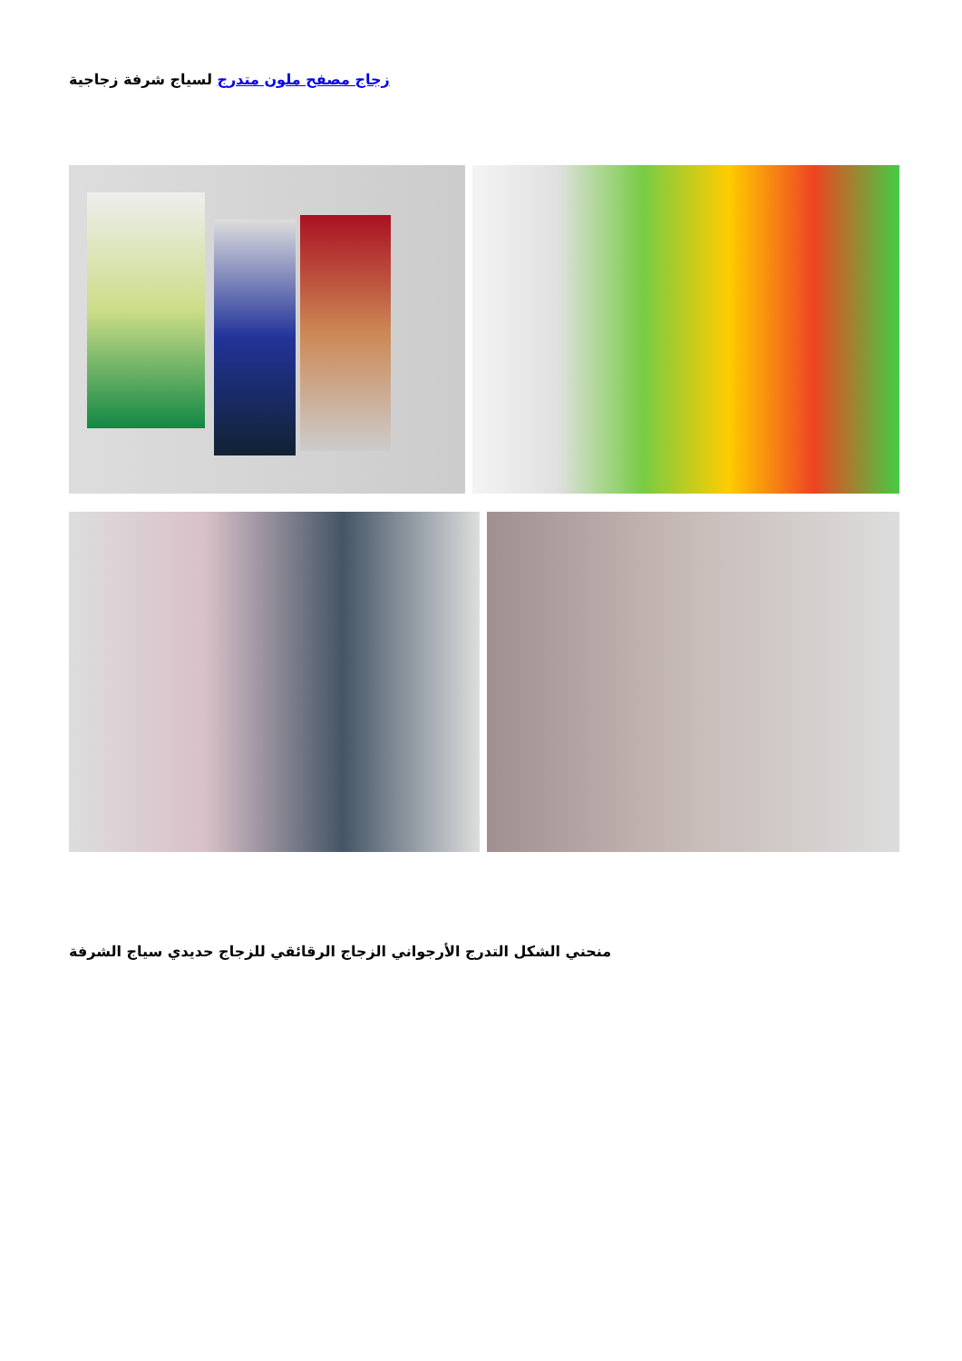زجاج مصفح ملون متدرج لسياج شرفة زجاجية
منحني الشكل التدرج الأرجواني الزجاج الرقائقي للزجاج حديدي سياج الشرفة